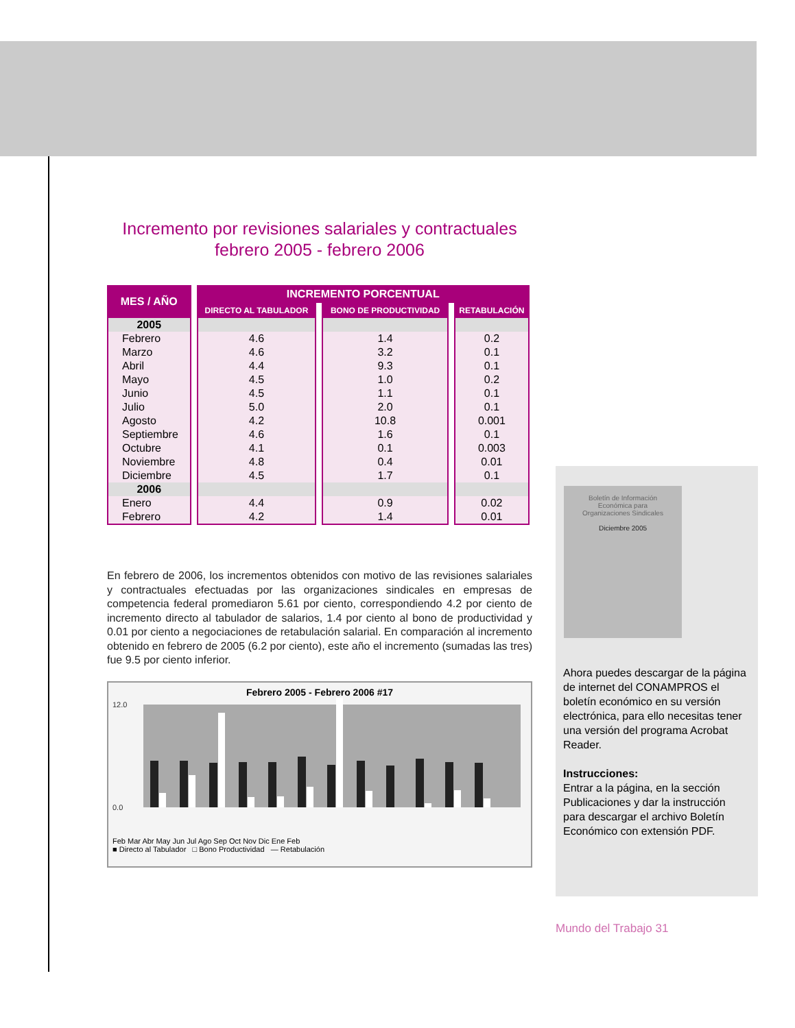Incremento por revisiones salariales y contractuales
febrero 2005 - febrero 2006
| MES / AÑO | INCREMENTO PORCENTUAL | | |
| --- | --- | --- | --- |
| | DIRECTO AL TABULADOR | BONO DE PRODUCTIVIDAD | RETABULACIÓN |
| 2005 | | | |
| Febrero | 4.6 | 1.4 | 0.2 |
| Marzo | 4.6 | 3.2 | 0.1 |
| Abril | 4.4 | 9.3 | 0.1 |
| Mayo | 4.5 | 1.0 | 0.2 |
| Junio | 4.5 | 1.1 | 0.1 |
| Julio | 5.0 | 2.0 | 0.1 |
| Agosto | 4.2 | 10.8 | 0.001 |
| Septiembre | 4.6 | 1.6 | 0.1 |
| Octubre | 4.1 | 0.1 | 0.003 |
| Noviembre | 4.8 | 0.4 | 0.01 |
| Diciembre | 4.5 | 1.7 | 0.1 |
| 2006 | | | |
| Enero | 4.4 | 0.9 | 0.02 |
| Febrero | 4.2 | 1.4 | 0.01 |
En febrero de 2006, los incrementos obtenidos con motivo de las revisiones salariales y contractuales efectuadas por las organizaciones sindicales en empresas de competencia federal promediaron 5.61 por ciento, correspondiendo 4.2 por ciento de incremento directo al tabulador de salarios, 1.4 por ciento al bono de productividad y 0.01 por ciento a negociaciones de retabulación salarial. En comparación al incremento obtenido en febrero de 2005 (6.2 por ciento), este año el incremento (sumadas las tres) fue 9.5 por ciento inferior.
Febrero 2005 - Febrero 2006 #17
12.0
0.0
Feb Mar Abr May Jun Jul Ago Sep Oct Nov Dic Ene Feb
■ Directo al Tabulador □ Bono Productividad — Retabulación
Boletín de Información
Económica para
Organizaciones Sindicales
Diciembre 2005
Ahora puedes descargar de la página de internet del CONAMPROS el boletín económico en su versión electrónica, para ello necesitas tener una versión del programa Acrobat Reader.
Instrucciones:
Entrar a la página, en la sección Publicaciones y dar la instrucción para descargar el archivo Boletín Económico con extensión PDF.
Mundo del Trabajo 31